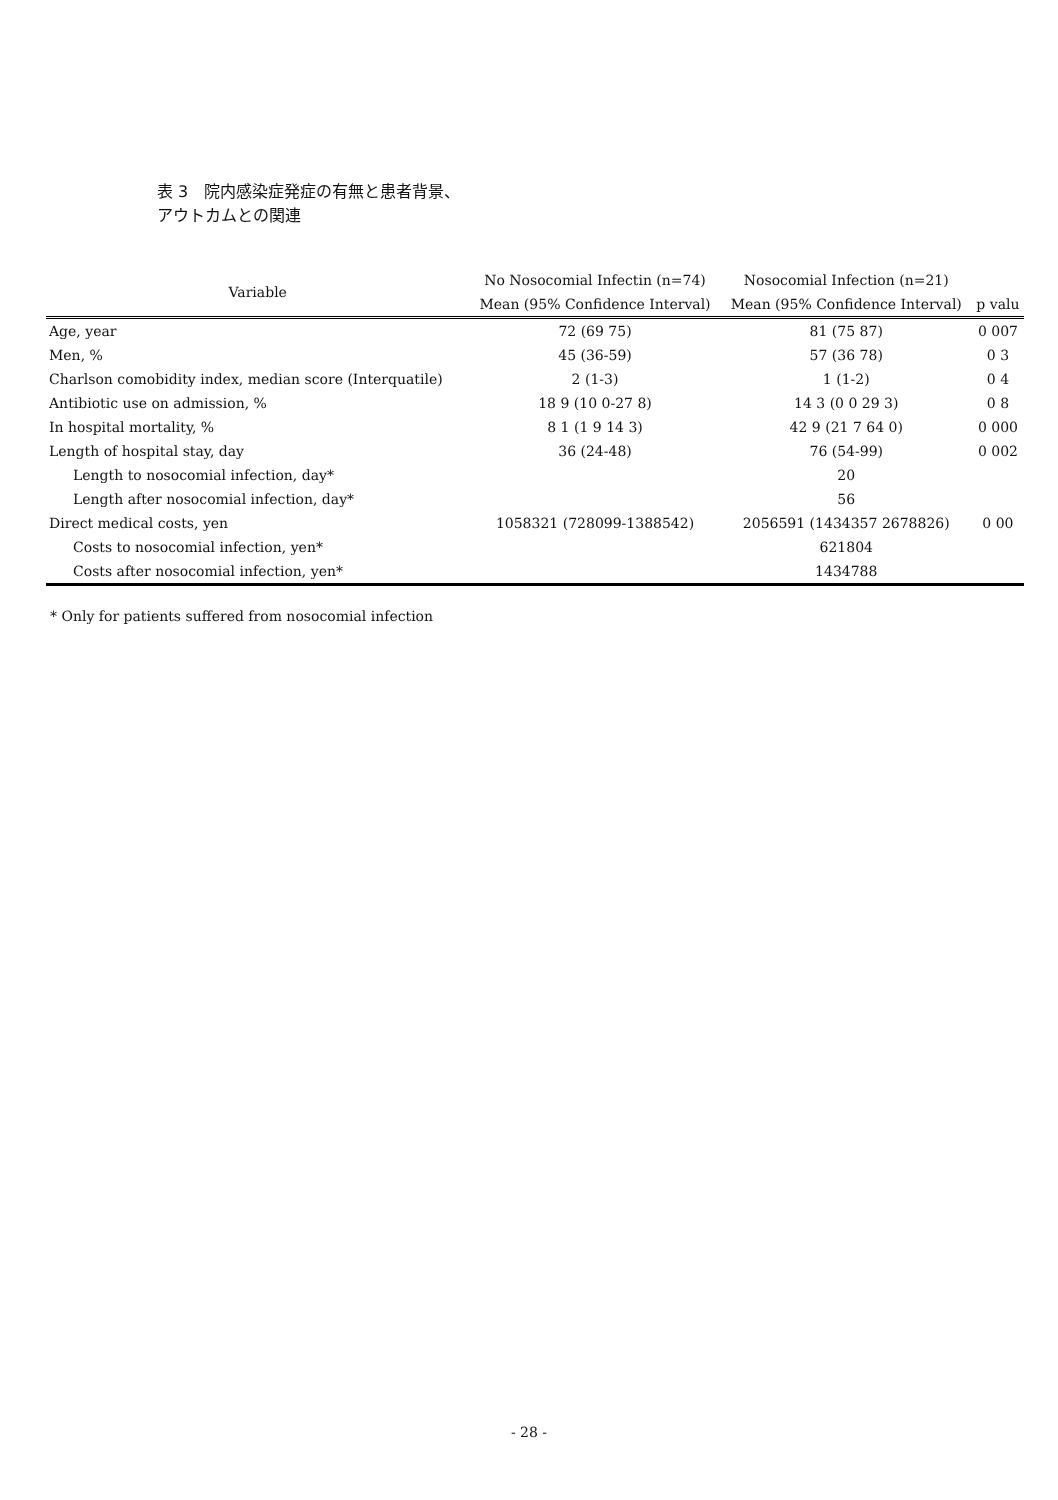表 3　院内感染症発症の有無と患者背景、
アウトカムとの関連
| Variable | No Nosocomial Infectin (n=74) | Nosocomial Infection (n=21) | |
| --- | --- | --- | --- |
| | Mean (95% Confidence Interval) | Mean (95% Confidence Interval) | p valu |
| Age, year | 72 (69 75) | 81 (75 87) | 0 007 |
| Men, % | 45 (36-59) | 57 (36 78) | 0 3 |
| Charlson comobidity index, median score (Interquatile) | 2 (1-3) | 1 (1-2) | 0 4 |
| Antibiotic use on admission, % | 18 9 (10 0-27 8) | 14 3 (0 0 29 3) | 0 8 |
| In hospital mortality, % | 8 1 (1 9 14 3) | 42 9 (21 7 64 0) | 0 000 |
| Length of hospital stay, day | 36 (24-48) | 76 (54-99) | 0 002 |
| Length to nosocomial infection, day* | | 20 | |
| Length after nosocomial infection, day* | | 56 | |
| Direct medical costs, yen | 1058321 (728099-1388542) | 2056591 (1434357 2678826) | 0 00 |
| Costs to nosocomial infection, yen* | | 621804 | |
| Costs after nosocomial infection, yen* | | 1434788 | |
* Only for patients suffered from nosocomial infection
- 28 -